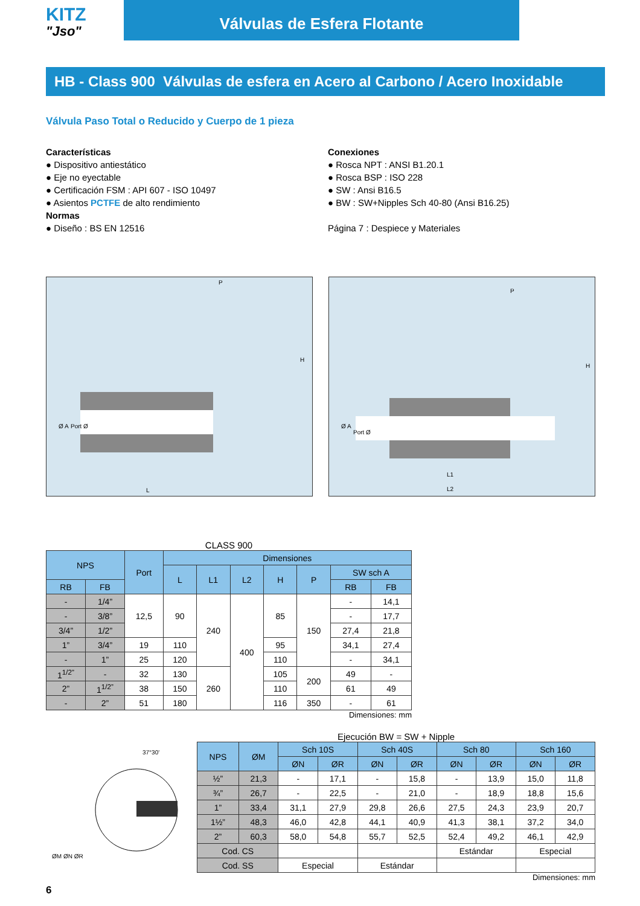KITZ
"Jso"
Válvulas de Esfera Flotante
HB - Class 900 Válvulas de esfera en Acero al Carbono / Acero Inoxidable
Válvula Paso Total o Reducido y Cuerpo de 1 pieza
Características
● Dispositivo antiestático
● Eje no eyectable
● Certificación FSM : API 607 - ISO 10497
● Asientos PCTFE de alto rendimiento
Normas
● Diseño : BS EN 12516
Conexiones
● Rosca NPT : ANSI B1.20.1
● Rosca BSP : ISO 228
● SW : Ansi B16.5
● BW : SW+Nipples Sch 40-80 (Ansi B16.25)
Página 7 : Despiece y Materiales
P
H
L
Ø A
Port Ø
P
H
L1
L2
Ø A
Port Ø
CLASS 900
| NPS | | Port | Dimensiones | | | | | | |
| --- | --- | --- | --- | --- | --- | --- | --- | --- | --- |
| | | | L | L1 | L2 | H | P | SW sch A | |
| RB | FB | | | | | | | RB | FB |
| - | 1/4” | 12,5 | 90 | 240 | 400 | 85 | 150 | - | 14,1 |
| - | 3/8” | | | | | | | - | 17,7 |
| 3/4” | 1/2” | | | | | | | 27,4 | 21,8 |
| 1” | 3/4” | 19 | 110 | | | 95 | | 34,1 | 27,4 |
| - | 1” | 25 | 120 | | | 110 | | - | 34,1 |
| 1<sup>1/2”</sup> | - | 32 | 130 | 260 | | 105 | 200 | 49 | - |
| 2” | 1<sup>1/2”</sup> | 38 | 150 | | | 110 | | 61 | 49 |
| - | 2” | 51 | 180 | | | 116 | 350 | - | 61 |
Dimensiones: mm
37°30'
ØM ØN ØR
Ejecución BW = SW + Nipple
| NPS | ØM | Sch 10S | | Sch 40S | | Sch 80 | | Sch 160 | |
| --- | --- | --- | --- | --- | --- | --- | --- | --- | --- |
| | | ØN | ØR | ØN | ØR | ØN | ØR | ØN | ØR |
| ½” | 21,3 | - | 17,1 | - | 15,8 | - | 13,9 | 15,0 | 11,8 |
| ¾” | 26,7 | - | 22,5 | - | 21,0 | - | 18,9 | 18,8 | 15,6 |
| 1” | 33,4 | 31,1 | 27,9 | 29,8 | 26,6 | 27,5 | 24,3 | 23,9 | 20,7 |
| 1½” | 48,3 | 46,0 | 42,8 | 44,1 | 40,9 | 41,3 | 38,1 | 37,2 | 34,0 |
| 2” | 60,3 | 58,0 | 54,8 | 55,7 | 52,5 | 52,4 | 49,2 | 46,1 | 42,9 |
| Cod. CS | | | | | | Estándar | | Especial | |
| Cod. SS | | Especial | | Estándar | | | | | |
Dimensiones: mm
6